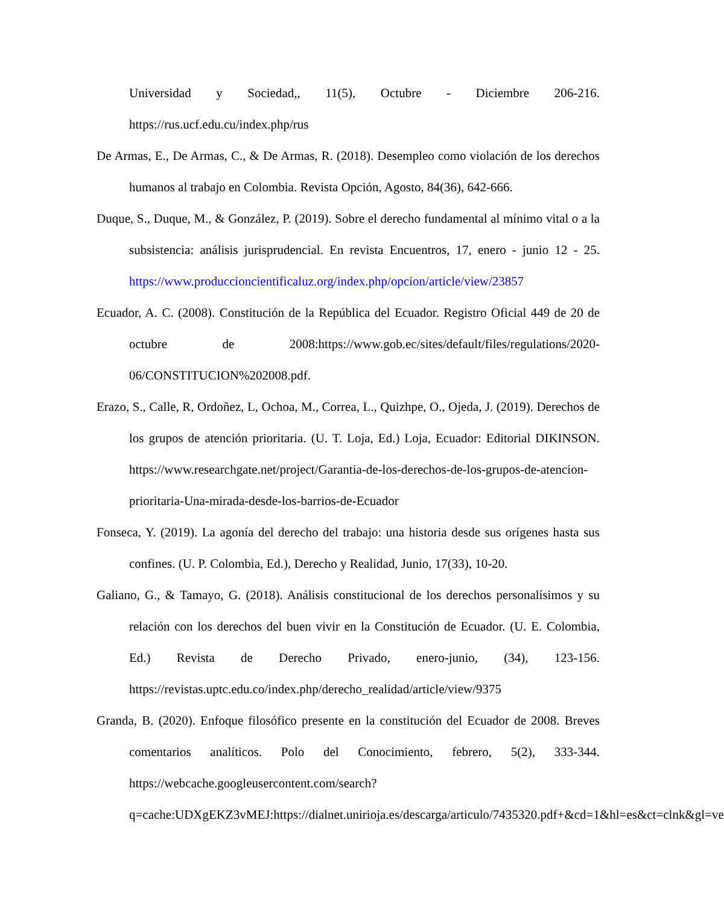Universidad y Sociedad,, 11(5), Octubre - Diciembre 206-216. https://rus.ucf.edu.cu/index.php/rus
De Armas, E., De Armas, C., & De Armas, R. (2018). Desempleo como violación de los derechos humanos al trabajo en Colombia. Revista Opción, Agosto, 84(36), 642-666.
Duque, S., Duque, M., & González, P. (2019). Sobre el derecho fundamental al mínimo vital o a la subsistencia: análisis jurisprudencial. En revista Encuentros, 17, enero - junio 12 - 25. https://www.produccioncientificaluz.org/index.php/opcion/article/view/23857
Ecuador, A. C. (2008). Constitución de la República del Ecuador. Registro Oficial 449 de 20 de octubre de 2008:https://www.gob.ec/sites/default/files/regulations/2020-06/CONSTITUCION%202008.pdf.
Erazo, S., Calle, R, Ordoñez, L, Ochoa, M., Correa, L., Quizhpe, O., Ojeda, J. (2019). Derechos de los grupos de atención prioritaria. (U. T. Loja, Ed.) Loja, Ecuador: Editorial DIKINSON. https://www.researchgate.net/project/Garantia-de-los-derechos-de-los-grupos-de-atencion-prioritaria-Una-mirada-desde-los-barrios-de-Ecuador
Fonseca, Y. (2019). La agonía del derecho del trabajo: una historia desde sus orígenes hasta sus confines. (U. P. Colombia, Ed.), Derecho y Realidad, Junio, 17(33), 10-20.
Galiano, G., & Tamayo, G. (2018). Análisis constitucional de los derechos personalísimos y su relación con los derechos del buen vivir en la Constitución de Ecuador. (U. E. Colombia, Ed.) Revista de Derecho Privado, enero-junio, (34), 123-156. https://revistas.uptc.edu.co/index.php/derecho_realidad/article/view/9375
Granda, B. (2020). Enfoque filosófico presente en la constitución del Ecuador de 2008. Breves comentarios analíticos. Polo del Conocimiento, febrero, 5(2), 333-344. https://webcache.googleusercontent.com/search?q=cache:UDXgEKZ3vMEJ:https://dialnet.unirioja.es/descarga/articulo/7435320.pdf+&cd=1&hl=es&ct=clnk&gl=ve